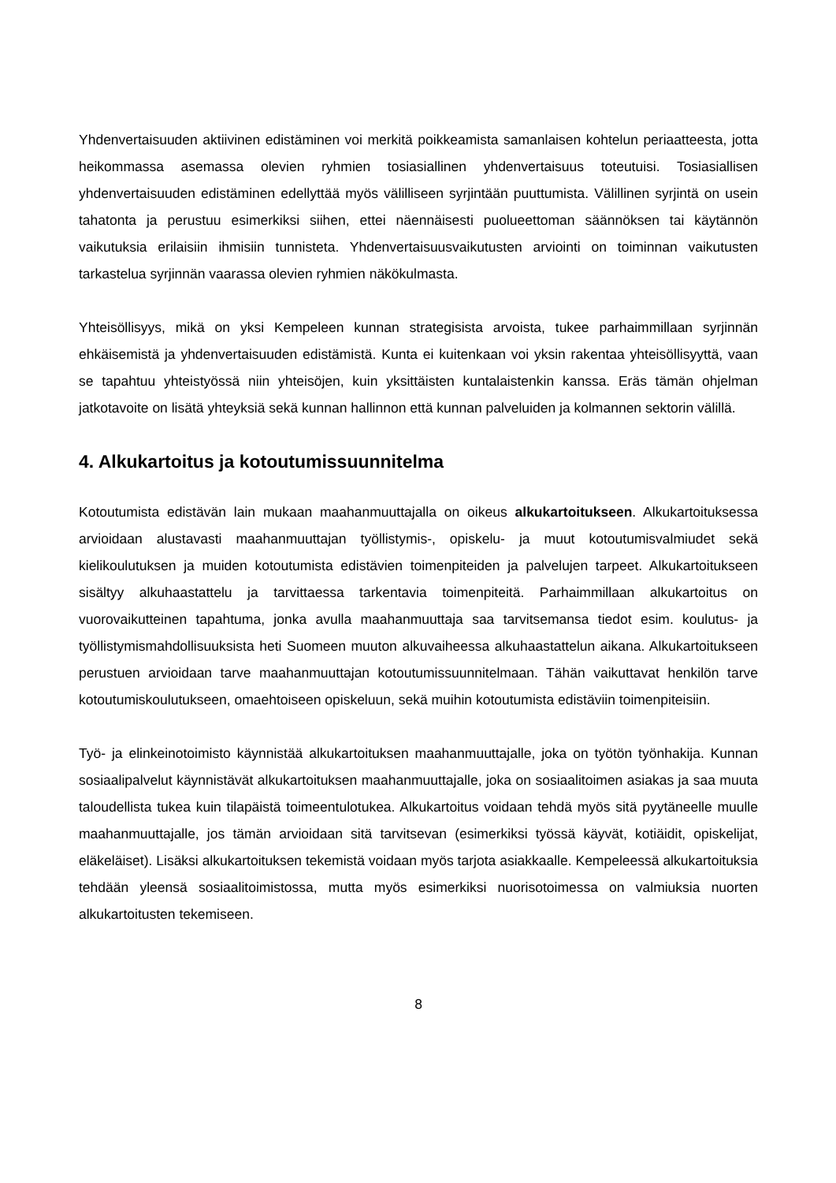Yhdenvertaisuuden aktiivinen edistäminen voi merkitä poikkeamista samanlaisen kohtelun periaatteesta, jotta heikommassa asemassa olevien ryhmien tosiasiallinen yhdenvertaisuus toteutuisi. Tosiasiallisen yhdenvertaisuuden edistäminen edellyttää myös välilliseen syrjintään puuttumista. Välillinen syrjintä on usein tahatonta ja perustuu esimerkiksi siihen, ettei näennäisesti puolueettoman säännöksen tai käytännön vaikutuksia erilaisiin ihmisiin tunnisteta. Yhdenvertaisuusvaikutusten arviointi on toiminnan vaikutusten tarkastelua syrjinnän vaarassa olevien ryhmien näkökulmasta.
Yhteisöllisyys, mikä on yksi Kempeleen kunnan strategisista arvoista, tukee parhaimmillaan syrjinnän ehkäisemistä ja yhdenvertaisuuden edistämistä. Kunta ei kuitenkaan voi yksin rakentaa yhteisöllisyyttä, vaan se tapahtuu yhteistyössä niin yhteisöjen, kuin yksittäisten kuntalaistenkin kanssa. Eräs tämän ohjelman jatkotavoite on lisätä yhteyksiä sekä kunnan hallinnon että kunnan palveluiden ja kolmannen sektorin välillä.
4. Alkukartoitus ja kotoutumissuunnitelma
Kotoutumista edistävän lain mukaan maahanmuuttajalla on oikeus alkukartoitukseen. Alkukartoituksessa arvioidaan alustavasti maahanmuuttajan työllistymis-, opiskelu- ja muut kotoutumisvalmiudet sekä kielikoulutuksen ja muiden kotoutumista edistävien toimenpiteiden ja palvelujen tarpeet. Alkukartoitukseen sisältyy alkuhaastattelu ja tarvittaessa tarkentavia toimenpiteitä. Parhaimmillaan alkukartoitus on vuorovaikutteinen tapahtuma, jonka avulla maahanmuuttaja saa tarvitsemansa tiedot esim. koulutus- ja työllistymismahdollisuuksista heti Suomeen muuton alkuvaiheessa alkuhaastattelun aikana. Alkukartoitukseen perustuen arvioidaan tarve maahanmuuttajan kotoutumissuunnitelmaan. Tähän vaikuttavat henkilön tarve kotoutumiskoulutukseen, omaehtoiseen opiskeluun, sekä muihin kotoutumista edistäviin toimenpiteisiin.
Työ- ja elinkeinotoimisto käynnistää alkukartoituksen maahanmuuttajalle, joka on työtön työnhakija. Kunnan sosiaalipalvelut käynnistävät alkukartoituksen maahanmuuttajalle, joka on sosiaalitoimen asiakas ja saa muuta taloudellista tukea kuin tilapäistä toimeentulotukea. Alkukartoitus voidaan tehdä myös sitä pyytäneelle muulle maahanmuuttajalle, jos tämän arvioidaan sitä tarvitsevan (esimerkiksi työssä käyvät, kotiäidit, opiskelijat, eläkeläiset). Lisäksi alkukartoituksen tekemistä voidaan myös tarjota asiakkaalle. Kempeleessä alkukartoituksia tehdään yleensä sosiaalitoimistossa, mutta myös esimerkiksi nuorisotoimessa on valmiuksia nuorten alkukartoitusten tekemiseen.
8